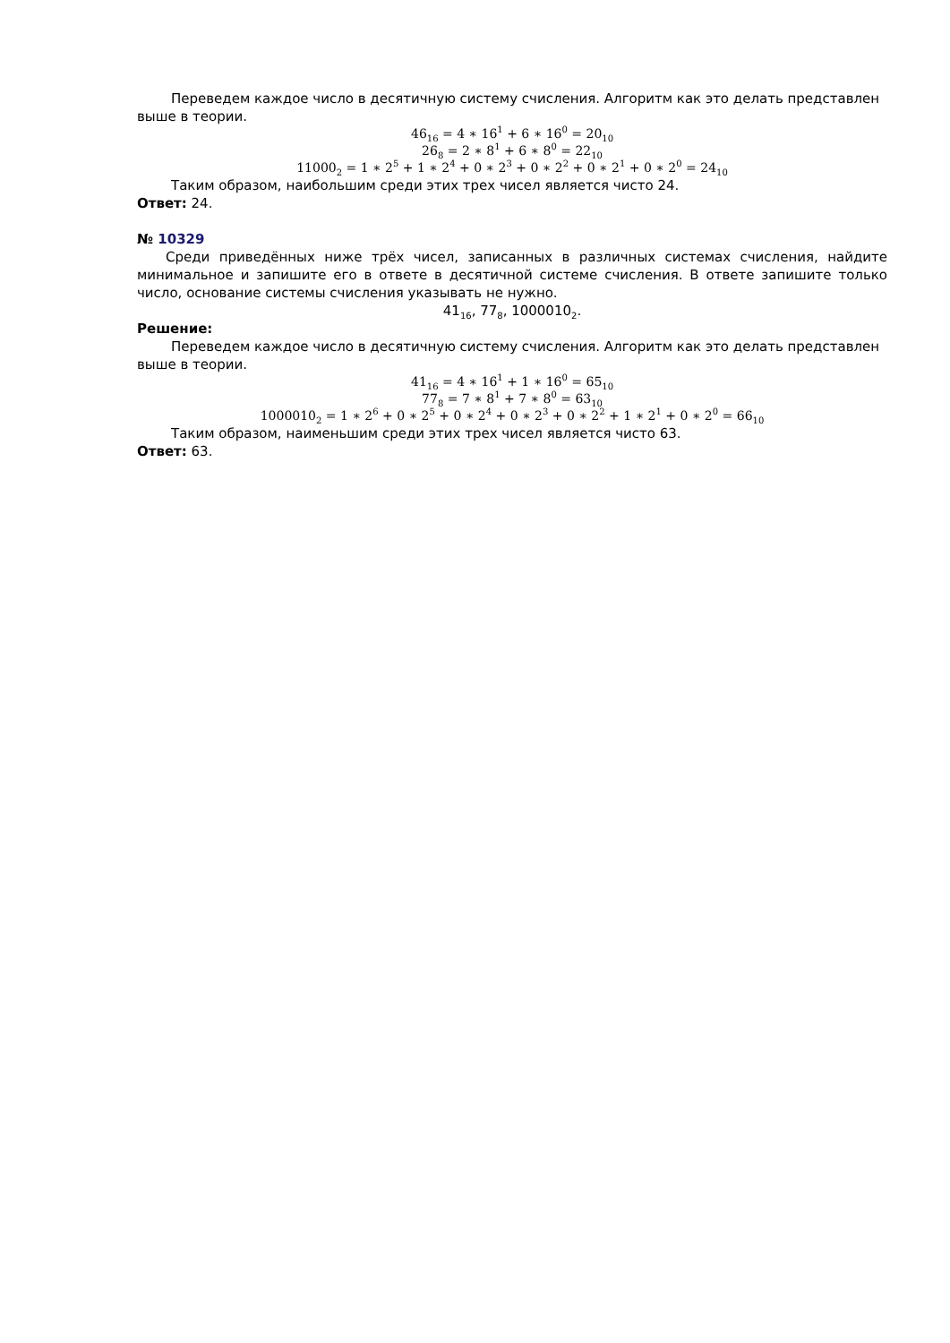Переведем каждое число в десятичную систему счисления. Алгоритм как это делать представлен выше в теории.
46<sub>16</sub> = 4 ∗ 16<sup>1</sup> + 6 ∗ 16<sup>0</sup> = 20<sub>10</sub>
26<sub>8</sub> = 2 ∗ 8<sup>1</sup> + 6 ∗ 8<sup>0</sup> = 22<sub>10</sub>
11000<sub>2</sub> = 1 ∗ 2<sup>5</sup> + 1 ∗ 2<sup>4</sup> + 0 ∗ 2<sup>3</sup> + 0 ∗ 2<sup>2</sup> + 0 ∗ 2<sup>1</sup> + 0 ∗ 2<sup>0</sup> = 24<sub>10</sub>
Таким образом, наибольшим среди этих трех чисел является чисто 24.
Ответ: 24.
№ 10329
Среди приведённых ниже трёх чисел, записанных в различных системах счисления, найдите минимальное и запишите его в ответе в десятичной системе счисления. В ответе запишите только число, основание системы счисления указывать не нужно.
41<sub>16</sub>, 77<sub>8</sub>, 1000010<sub>2</sub>.
Решение:
Переведем каждое число в десятичную систему счисления. Алгоритм как это делать представлен выше в теории.
41<sub>16</sub> = 4 ∗ 16<sup>1</sup> + 1 ∗ 16<sup>0</sup> = 65<sub>10</sub>
77<sub>8</sub> = 7 ∗ 8<sup>1</sup> + 7 ∗ 8<sup>0</sup> = 63<sub>10</sub>
1000010<sub>2</sub> = 1 ∗ 2<sup>6</sup> + 0 ∗ 2<sup>5</sup> + 0 ∗ 2<sup>4</sup> + 0 ∗ 2<sup>3</sup> + 0 ∗ 2<sup>2</sup> + 1 ∗ 2<sup>1</sup> + 0 ∗ 2<sup>0</sup> = 66<sub>10</sub>
Таким образом, наименьшим среди этих трех чисел является чисто 63.
Ответ: 63.